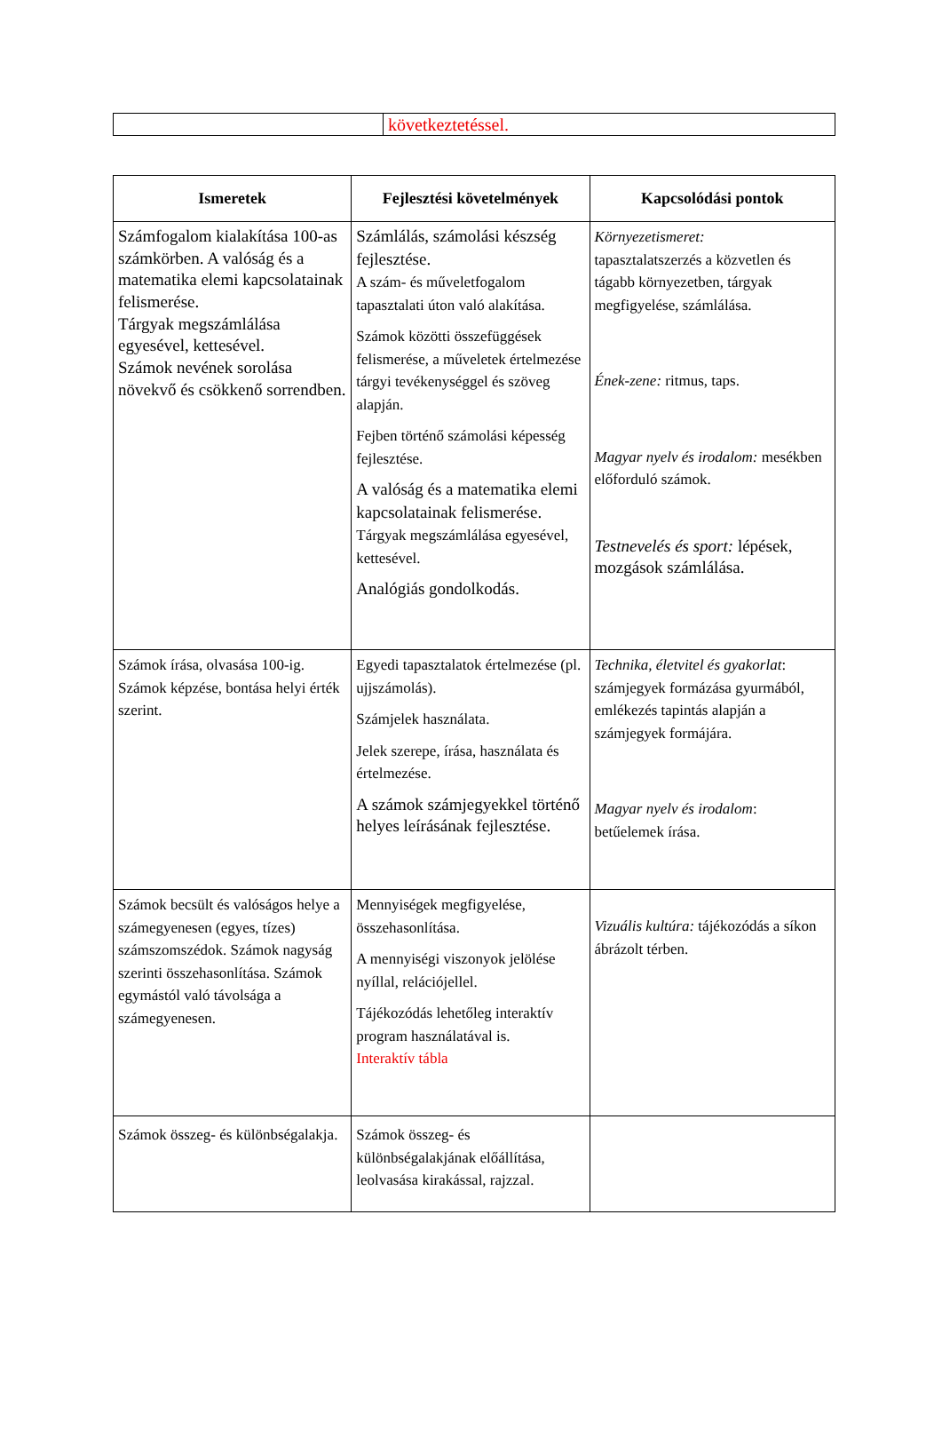| | következtetéssel. |
| Ismeretek | Fejlesztési követelmények | Kapcsolódási pontok |
| --- | --- | --- |
| Számfogalom kialakítása 100-as számkörben. A valóság és a matematika elemi kapcsolatainak felismerése. Tárgyak megszámlálása egyesével, kettesével. Számok nevének sorolása növekvő és csökkenő sorrendben. | Számlálás, számolási készség fejlesztése. A szám- és műveletfogalom tapasztalati úton való alakítása. Számok közötti összefüggések felismerése, a műveletek értelmezése tárgyi tevékenységgel és szöveg alapján. Fejben történő számolási képesség fejlesztése. A valóság és a matematika elemi kapcsolatainak felismerése. Tárgyak megszámlálása egyesével, kettesével. Analógiás gondolkodás. | Környezetismeret: tapasztalatszerzés a közvetlen és tágabb környezetben, tárgyak megfigyelése, számlálása. Ének-zene: ritmus, taps. Magyar nyelv és irodalom: mesékben előforduló számok. Testnevelés és sport: lépések, mozgások számlálása. |
| Számok írása, olvasása 100-ig. Számok képzése, bontása helyi érték szerint. | Egyedi tapasztalatok értelmezése (pl. ujjszámolás). Számjelek használata. Jelek szerepe, írása, használata és értelmezése. A számok számjegyekkel történő helyes leírásának fejlesztése. | Technika, életvitel és gyakorlat : számjegyek formázása gyurmából, emlékezés tapintás alapján a számjegyek formájára. Magyar nyelv és irodalom : betűelemek írása. |
| Számok becsült és valóságos helye a számegyenesen (egyes, tízes) számszomszédok. Számok nagyság szerinti összehasonlítása. Számok egymástól való távolsága a számegyenesen. | Mennyiségek megfigyelése, összehasonlítása. A mennyiségi viszonyok jelölése nyíllal, relációjellel. Tájékozódás lehetőleg interaktív program használatával is. Interaktív tábla | Vizuális kultúra: tájékozódás a síkon ábrázolt térben. |
| Számok összeg- és különbségalakja. | Számok összeg- és különbségalakjának előállítása, leolvasása kirakással, rajzzal. | |